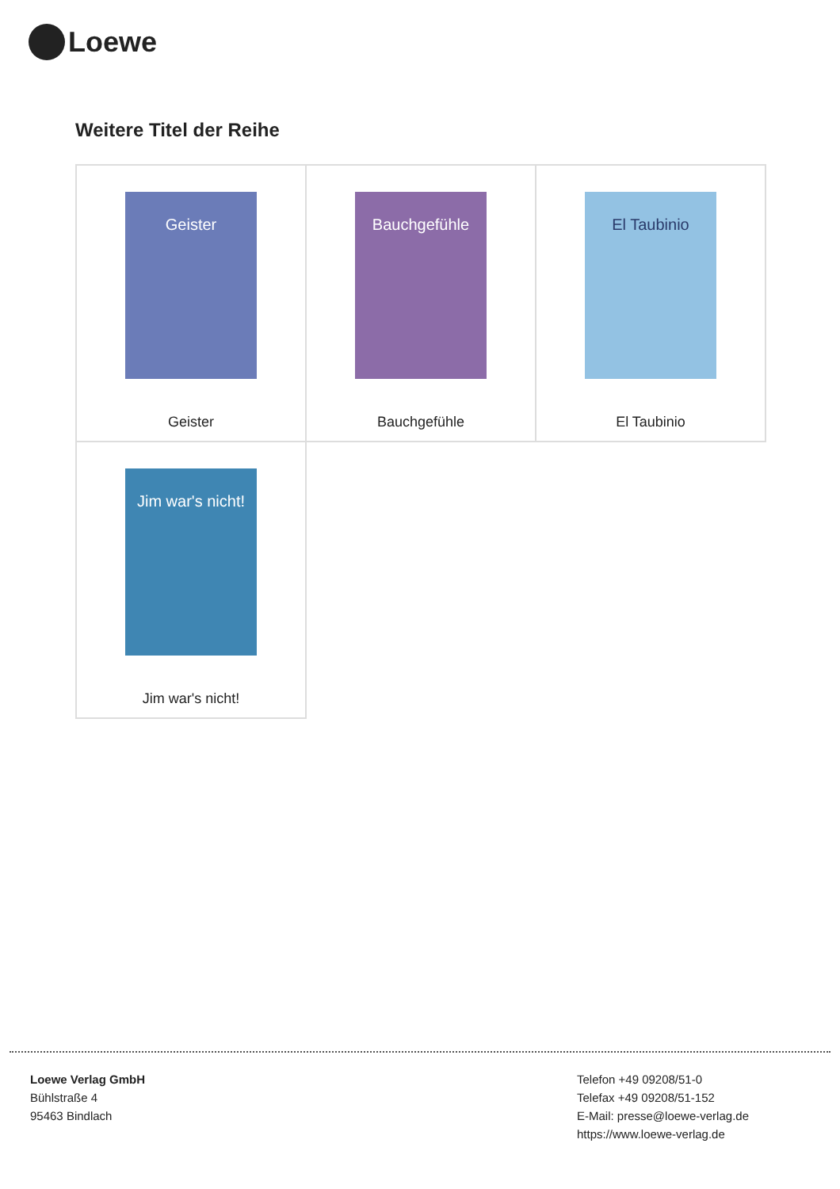Loewe
Weitere Titel der Reihe
| Geister Geister | Bauchgefühle Bauchgefühle | El Taubinio El Taubinio |
| Jim war's nicht! Jim war's nicht! | | |
Loewe Verlag GmbH
Bühlstraße 4
95463 Bindlach
Telefon +49 09208/51-0
Telefax +49 09208/51-152
E-Mail: presse@loewe-verlag.de
https://www.loewe-verlag.de